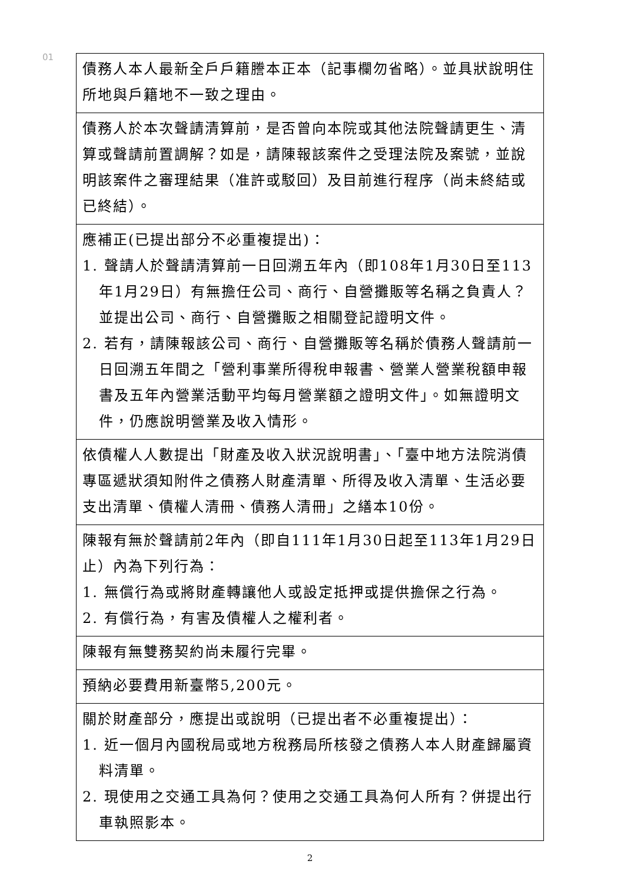01
| 債務人本人最新全戶戶籍謄本正本（記事欄勿省略）。並具狀說明住所地與戶籍地不一致之理由。 |
| 債務人於本次聲請清算前，是否曾向本院或其他法院聲請更生、清算或聲請前置調解？如是，請陳報該案件之受理法院及案號，並說明該案件之審理結果（准許或駁回）及目前進行程序（尚未終結或已終結）。 |
| 應補正(已提出部分不必重複提出)： 1. 聲請人於聲請清算前一日回溯五年內（即108年1月30日至113年1月29日）有無擔任公司、商行、自營攤販等名稱之負責人？並提出公司、商行、自營攤販之相關登記證明文件。 2. 若有，請陳報該公司、商行、自營攤販等名稱於債務人聲請前一日回溯五年間之「營利事業所得稅申報書、營業人營業稅額申報書及五年內營業活動平均每月營業額之證明文件」。如無證明文件，仍應說明營業及收入情形。 |
| 依債權人人數提出「財產及收入狀況說明書」、「臺中地方法院消債專區遞狀須知附件之債務人財產清單、所得及收入清單、生活必要支出清單、債權人清冊、債務人清冊」之繕本10份。 |
| 陳報有無於聲請前2年內（即自111年1月30日起至113年1月29日止）內為下列行為： 1. 無償行為或將財產轉讓他人或設定抵押或提供擔保之行為。 2. 有償行為，有害及債權人之權利者。 |
| 陳報有無雙務契約尚未履行完畢。 |
| 預納必要費用新臺幣5,200元。 |
| 關於財產部分，應提出或說明（已提出者不必重複提出）： 1. 近一個月內國稅局或地方稅務局所核發之債務人本人財產歸屬資料清單。 2. 現使用之交通工具為何？使用之交通工具為何人所有？併提出行車執照影本。 |
2